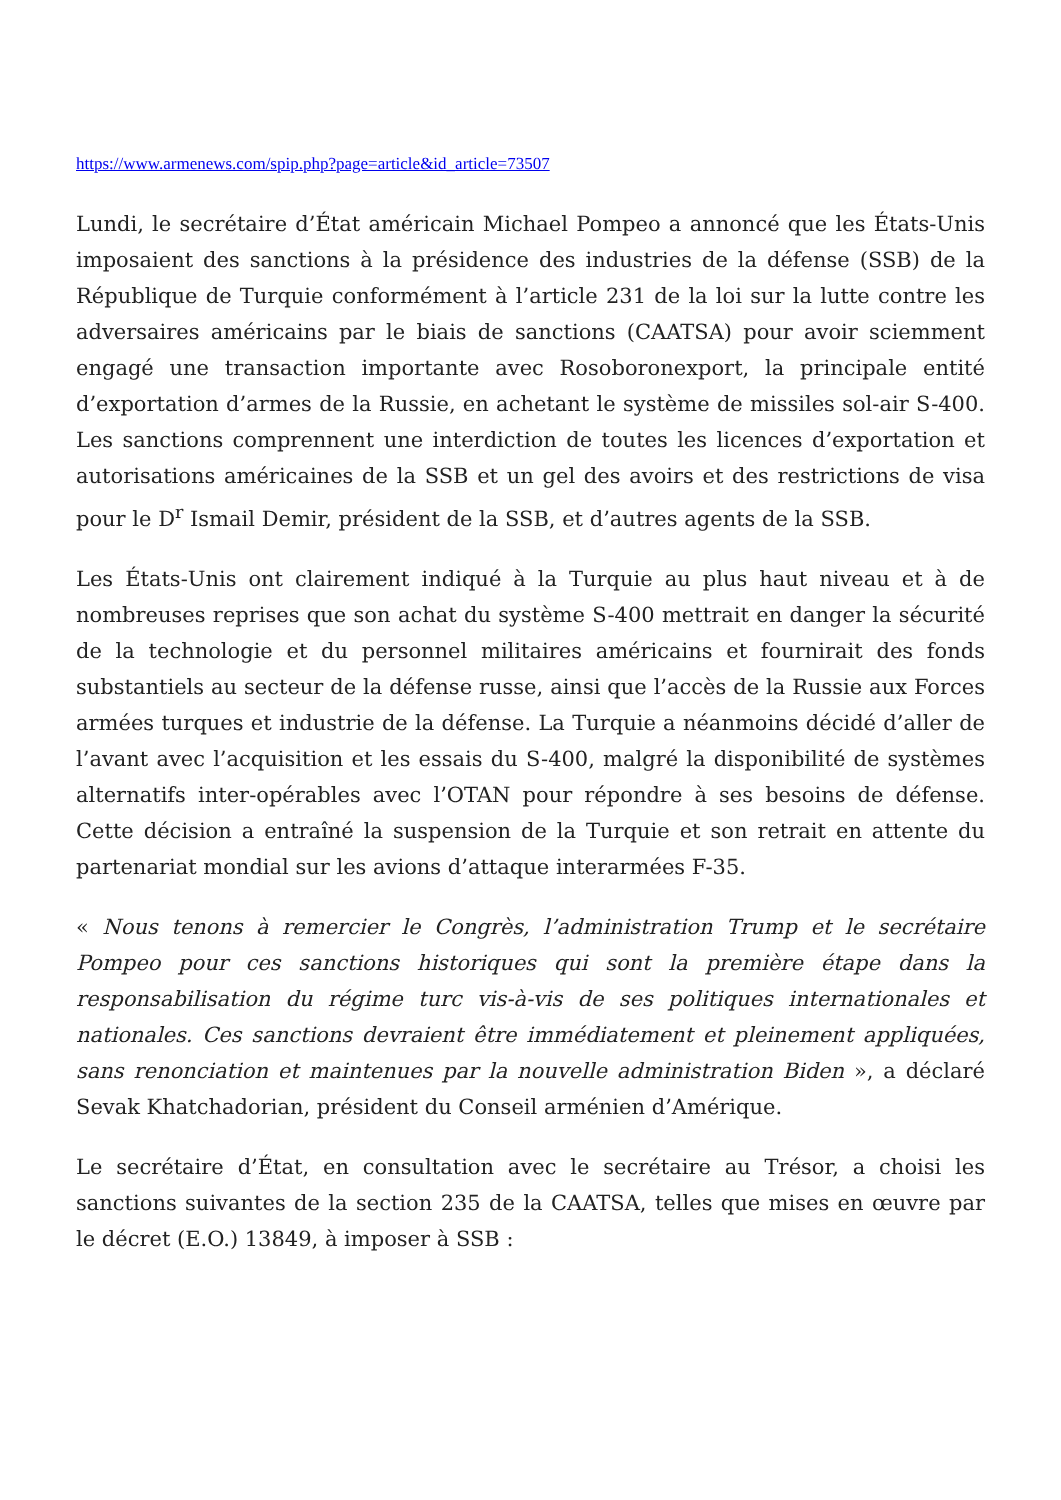https://www.armenews.com/spip.php?page=article&id_article=73507
Lundi, le secrétaire d’État américain Michael Pompeo a annoncé que les États-Unis imposaient des sanctions à la présidence des industries de la défense (SSB) de la République de Turquie conformément à l’article 231 de la loi sur la lutte contre les adversaires américains par le biais de sanctions (CAATSA) pour avoir sciemment engagé une transaction importante avec Rosoboronexport, la principale entité d’exportation d’armes de la Russie, en achetant le système de missiles sol-air S-400. Les sanctions comprennent une interdiction de toutes les licences d’exportation et autorisations américaines de la SSB et un gel des avoirs et des restrictions de visa pour le D<sup>r</sup> Ismail Demir, président de la SSB, et d’autres agents de la SSB.
Les États-Unis ont clairement indiqué à la Turquie au plus haut niveau et à de nombreuses reprises que son achat du système S-400 mettrait en danger la sécurité de la technologie et du personnel militaires américains et fournirait des fonds substantiels au secteur de la défense russe, ainsi que l’accès de la Russie aux Forces armées turques et industrie de la défense. La Turquie a néanmoins décidé d’aller de l’avant avec l’acquisition et les essais du S-400, malgré la disponibilité de systèmes alternatifs inter-opérables avec l’OTAN pour répondre à ses besoins de défense. Cette décision a entraîné la suspension de la Turquie et son retrait en attente du partenariat mondial sur les avions d’attaque interarmées F-35.
« Nous tenons à remercier le Congrès, l’administration Trump et le secrétaire Pompeo pour ces sanctions historiques qui sont la première étape dans la responsabilisation du régime turc vis-à-vis de ses politiques internationales et nationales. Ces sanctions devraient être immédiatement et pleinement appliquées, sans renonciation et maintenues par la nouvelle administration Biden », a déclaré Sevak Khatchadorian, président du Conseil arménien d’Amérique.
Le secrétaire d’État, en consultation avec le secrétaire au Trésor, a choisi les sanctions suivantes de la section 235 de la CAATSA, telles que mises en œuvre par le décret (E.O.) 13849, à imposer à SSB :